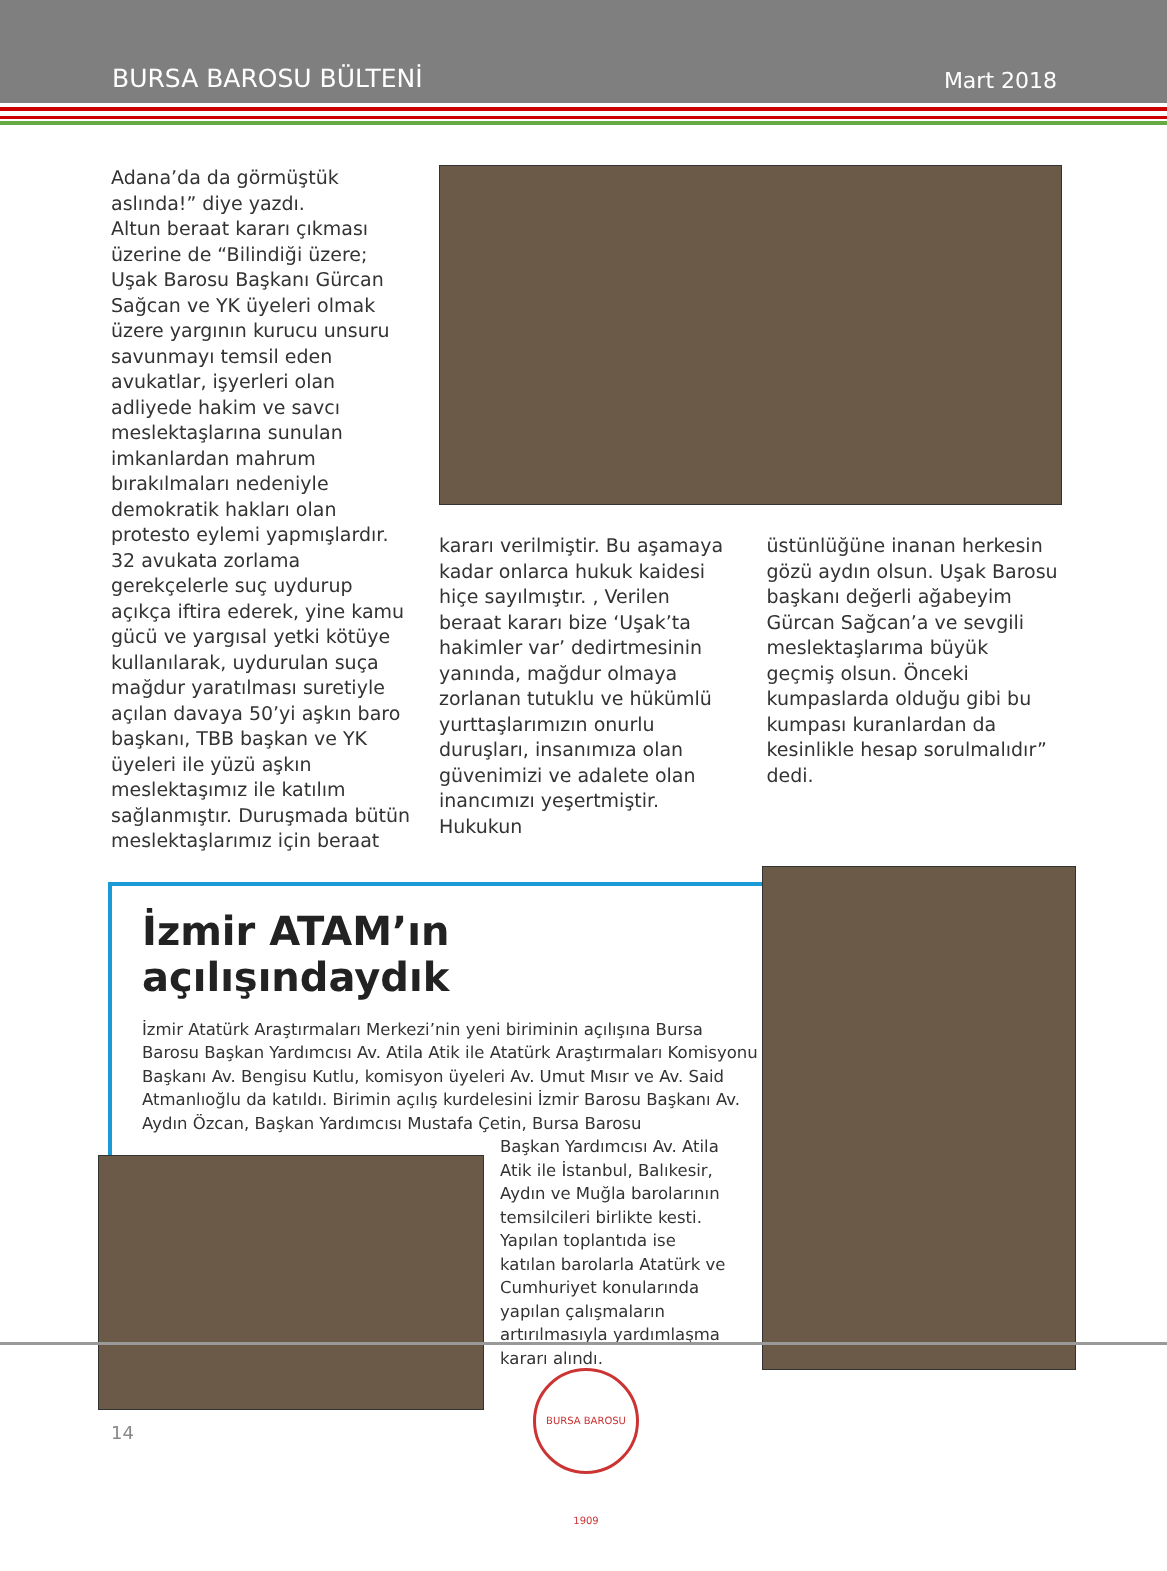BURSA BAROSU BÜLTENİ Mart 2018
Adana’da da görmüştük aslında!” diye yazdı.
Altun beraat kararı çıkması üzerine de “Bilindiği üzere; Uşak Barosu Başkanı Gürcan Sağcan ve YK üyeleri olmak üzere yargının kurucu unsuru savunmayı temsil eden avukatlar, işyerleri olan adliyede hakim ve savcı meslektaşlarına sunulan imkanlardan mahrum bırakılmaları nedeniyle demokratik hakları olan protesto eylemi yapmışlardır. 32 avukata zorlama gerekçelerle suç uydurup açıkça iftira ederek, yine kamu gücü ve yargısal yetki kötüye kullanılarak, uydurulan suça mağdur yaratılması suretiyle açılan davaya 50’yi aşkın baro başkanı, TBB başkan ve YK üyeleri ile yüzü aşkın meslektaşımız ile katılım sağlanmıştır. Duruşmada bütün meslektaşlarımız için beraat
kararı verilmiştir. Bu aşamaya kadar onlarca hukuk kaidesi hiçe sayılmıştır. , Verilen beraat kararı bize ‘Uşak’ta hakimler var’ dedirtmesinin yanında, mağdur olmaya zorlanan tutuklu ve hükümlü yurttaşlarımızın onurlu duruşları, insanımıza olan güvenimizi ve adalete olan inancımızı yeşertmiştir. Hukukun
üstünlüğüne inanan herkesin gözü aydın olsun. Uşak Barosu başkanı değerli ağabeyim Gürcan Sağcan’a ve sevgili meslektaşlarıma büyük geçmiş olsun. Önceki kumpaslarda olduğu gibi bu kumpası kuranlardan da kesinlikle hesap sorulmalıdır” dedi.
İzmir ATAM’ın açılışındaydık
İzmir Atatürk Araştırmaları Merkezi’nin yeni biriminin açılışına Bursa Barosu Başkan Yardımcısı Av. Atila Atik ile Atatürk Araştırmaları Komisyonu Başkanı Av. Bengisu Kutlu, komisyon üyeleri Av. Umut Mısır ve Av. Said Atmanlıoğlu da katıldı. Birimin açılış kurdelesini İzmir Barosu Başkanı Av. Aydın Özcan, Başkan Yardımcısı Mustafa Çetin, Bursa Barosu
Başkan Yardımcısı Av. Atila Atik ile İstanbul, Balıkesir, Aydın ve Muğla barolarının temsilcileri birlikte kesti. Yapılan toplantıda ise katılan barolarla Atatürk ve Cumhuriyet konularında yapılan çalışmaların artırılmasıyla yardımlaşma kararı alındı.
14
BURSA BAROSU 1909